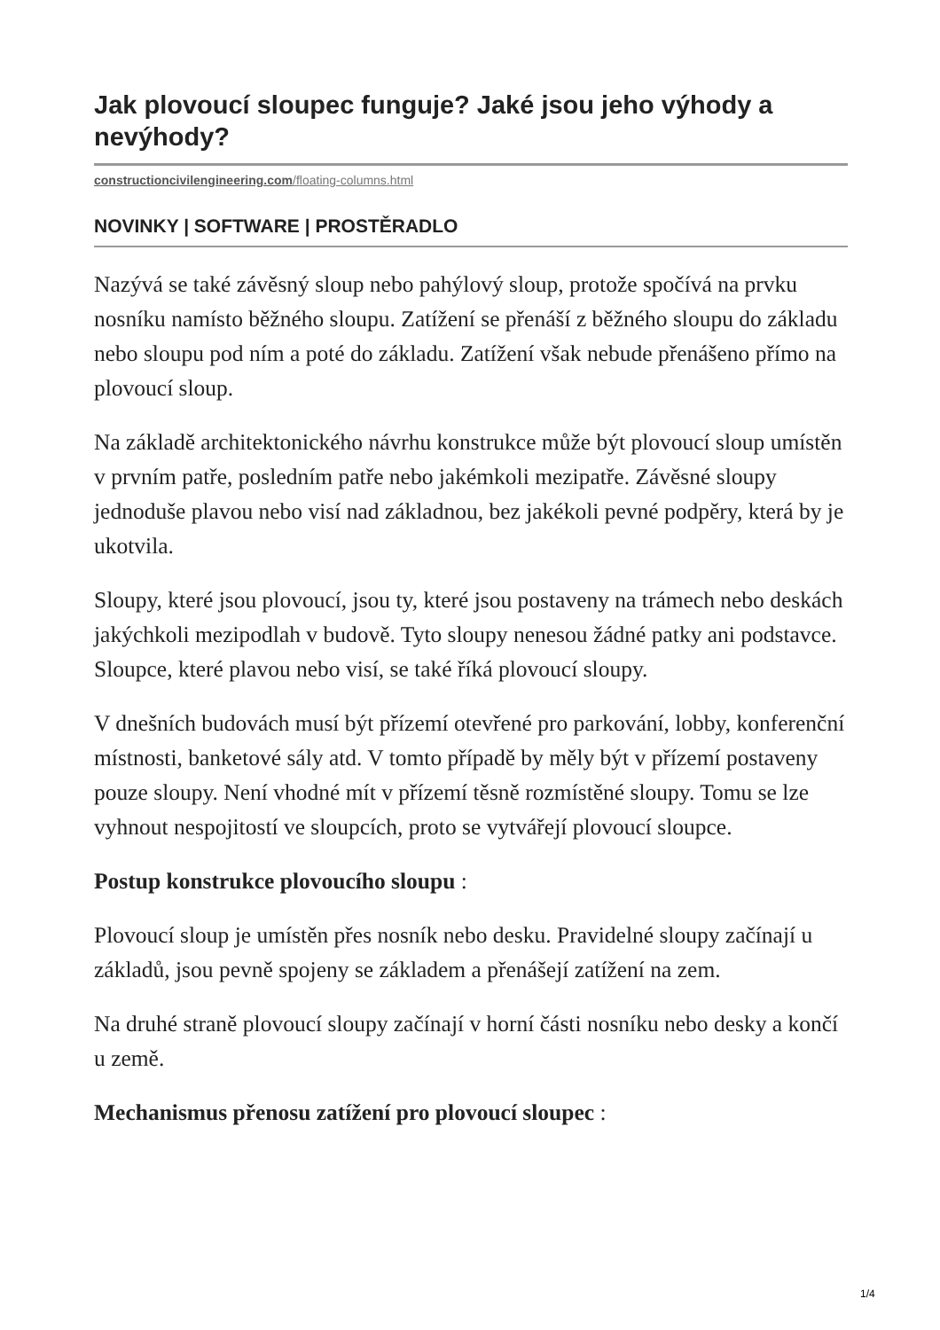Jak plovoucí sloupec funguje? Jaké jsou jeho výhody a nevýhody?
constructioncivilengineering.com/floating-columns.html
NOVINKY | SOFTWARE | PROSTĚRADLO
Nazývá se také závěsný sloup nebo pahýlový sloup, protože spočívá na prvku nosníku namísto běžného sloupu. Zatížení se přenáší z běžného sloupu do základu nebo sloupu pod ním a poté do základu. Zatížení však nebude přenášeno přímo na plovoucí sloup.
Na základě architektonického návrhu konstrukce může být plovoucí sloup umístěn v prvním patře, posledním patře nebo jakémkoli mezipatře. Závěsné sloupy jednoduše plavou nebo visí nad základnou, bez jakékoli pevné podpěry, která by je ukotvila.
Sloupy, které jsou plovoucí, jsou ty, které jsou postaveny na trámech nebo deskách jakýchkoli mezipodlah v budově. Tyto sloupy nenesou žádné patky ani podstavce. Sloupce, které plavou nebo visí, se také říká plovoucí sloupy.
V dnešních budovách musí být přízemí otevřené pro parkování, lobby, konferenční místnosti, banketové sály atd. V tomto případě by měly být v přízemí postaveny pouze sloupy. Není vhodné mít v přízemí těsně rozmístěné sloupy. Tomu se lze vyhnout nespojitostí ve sloupcích, proto se vytvářejí plovoucí sloupce.
Postup konstrukce plovoucího sloupu :
Plovoucí sloup je umístěn přes nosník nebo desku. Pravidelné sloupy začínají u základů, jsou pevně spojeny se základem a přenášejí zatížení na zem.
Na druhé straně plovoucí sloupy začínají v horní části nosníku nebo desky a končí u země.
Mechanismus přenosu zatížení pro plovoucí sloupec :
1/4